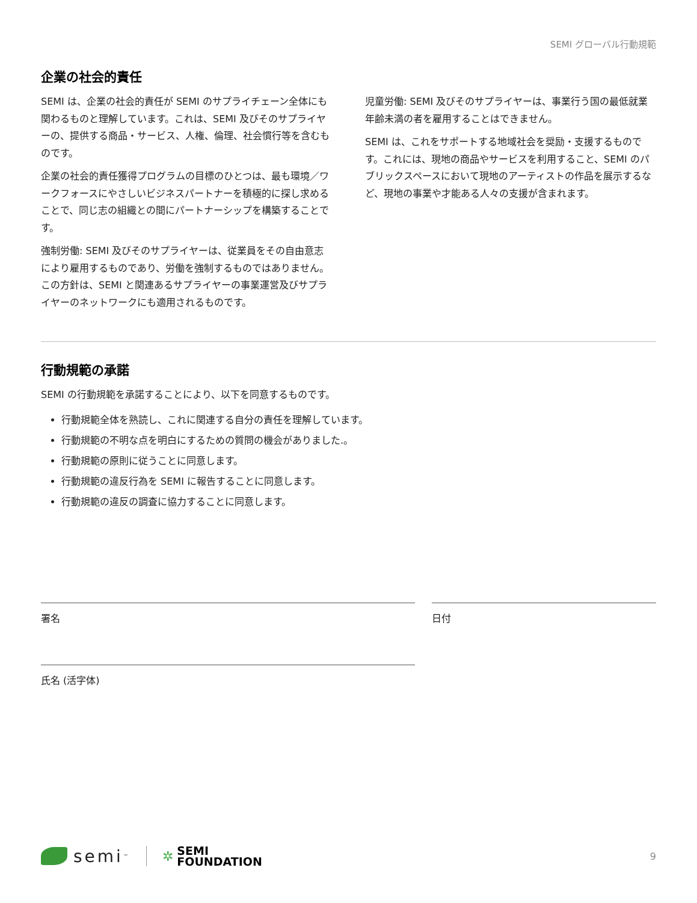SEMI グローバル行動規範
企業の社会的責任
SEMI は、企業の社会的責任が SEMI のサプライチェーン全体にも関わるものと理解しています。これは、SEMI 及びそのサプライヤーの、提供する商品・サービス、人権、倫理、社会慣行等を含むものです。
企業の社会的責任獲得プログラムの目標のひとつは、最も環境／ワークフォースにやさしいビジネスパートナーを積極的に探し求めることで、同じ志の組織との間にパートナーシップを構築することです。
強制労働: SEMI 及びそのサプライヤーは、従業員をその自由意志により雇用するものであり、労働を強制するものではありません。この方針は、SEMI と関連あるサプライヤーの事業運営及びサプライヤーのネットワークにも適用されるものです。
児童労働: SEMI 及びそのサプライヤーは、事業行う国の最低就業年齢未満の者を雇用することはできません。
SEMI は、これをサポートする地域社会を奨励・支援するものです。これには、現地の商品やサービスを利用すること、SEMI のパブリックスペースにおいて現地のアーティストの作品を展示するなど、現地の事業や才能ある人々の支援が含まれます。
行動規範の承諾
SEMI の行動規範を承諾することにより、以下を同意するものです。
行動規範全体を熟読し、これに関連する自分の責任を理解しています。
行動規範の不明な点を明白にするための質問の機会がありました.。
行動規範の原則に従うことに同意します。
行動規範の違反行為を SEMI に報告することに同意します。
行動規範の違反の調査に協力することに同意します。
署名
氏名 (活字体)
日付
semi ™ ✲ SEMI
FOUNDATION 9